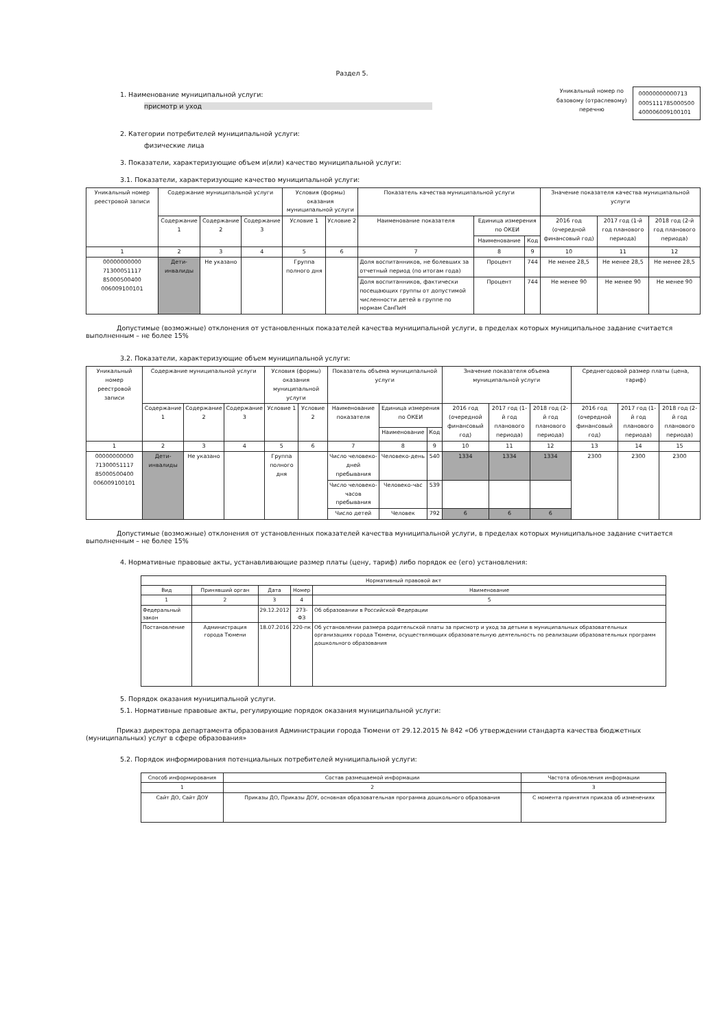Раздел 5.
1. Наименование муниципальной услуги:
присмотр и уход
Уникальный номер по
базовому (отраслевому)
перечню
00000000000713
0005111785000500
400006009100101
2. Категории потребителей муниципальной услуги:
физические лица
3. Показатели, характеризующие объем и(или) качество муниципальной услуги:
3.1. Показатели, характеризующие качество муниципальной услуги:
| Уникальный номер реестровой записи | Содержание муниципальной услуги | | | Условия (формы) оказания муниципальной услуги | | Показатель качества муниципальной услуги | | | Значение показателя качества муниципальной услуги | | |
| --- | --- | --- | --- | --- | --- | --- | --- | --- | --- | --- | --- |
| | Содержание 1 | Содержание 2 | Содержание 3 | Условие 1 | Условие 2 | Наименование показателя | Единица измерения по ОКЕИ | | 2016 год (очередной финансовый год) | 2017 год (1-й год планового периода) | 2018 год (2-й год планового периода) |
| | | | | | | | Наименование | Код | | | |
| 1 | 2 | 3 | 4 | 5 | 6 | 7 | 8 | 9 | 10 | 11 | 12 |
| 00000000000 71300051117 85000500400 006009100101 | Дети-инвалиды | Не указано | | Группа полного дня | | Доля воспитанников, не болевших за отчетный период (по итогам года) | Процент | 744 | Не менее 28,5 | Не менее 28,5 | Не менее 28,5 |
| | | | | | | Доля воспитанников, фактически посещающих группы от допустимой численности детей в группе по нормам СанПиН | Процент | 744 | Не менее 90 | Не менее 90 | Не менее 90 |
Допустимые (возможные) отклонения от установленных показателей качества муниципальной услуги, в пределах которых муниципальное задание считается выполненным – не более 15%
3.2. Показатели, характеризующие объем муниципальной услуги:
| Уникальный номер реестровой записи | Содержание муниципальной услуги | | | Условия (формы) оказания муниципальной услуги | | Показатель объема муниципальной услуги | | | Значение показателя объема муниципальной услуги | | | Среднегодовой размер платы (цена, тариф) | | |
| --- | --- | --- | --- | --- | --- | --- | --- | --- | --- | --- | --- | --- | --- | --- |
| | Содержание 1 | Содержание 2 | Содержание 3 | Условие 1 | Условие 2 | Наименование показателя | Единица измерения по ОКЕИ | | 2016 год (очередной финансовый год) | 2017 год (1-й год планового периода) | 2018 год (2-й год планового периода) | 2016 год (очередной финансовый год) | 2017 год (1-й год планового периода) | 2018 год (2-й год планового периода) |
| | | | | | | | Наименование | Код | | | | | | |
| 1 | 2 | 3 | 4 | 5 | 6 | 7 | 8 | 9 | 10 | 11 | 12 | 13 | 14 | 15 |
| 00000000000 71300051117 85000500400 006009100101 | Дети-инвалиды | Не указано | | Группа полного дня | | Число человеко-дней пребывания | Человеко-день | 540 | 1334 | 1334 | 1334 | 2300 | 2300 | 2300 |
| | | | | | | Число человеко-часов пребывания | Человеко-час | 539 | | | | | | |
| | | | | | | Число детей | Человек | 792 | 6 | 6 | 6 | | | |
Допустимые (возможные) отклонения от установленных показателей качества муниципальной услуги, в пределах которых муниципальное задание считается выполненным – не более 15%
4. Нормативные правовые акты, устанавливающие размер платы (цену, тариф) либо порядок ее (его) установления:
| Нормативный правовой акт | | | | |
| --- | --- | --- | --- | --- |
| Вид | Принявший орган | Дата | Номер | Наименование |
| 1 | 2 | 3 | 4 | 5 |
| Федеральный закон | | 29.12.2012 | 273-ФЗ | Об образовании в Российской Федерации |
| Постановление | Администрация города Тюмени | 18.07.2016 | 220-пк | Об установлении размера родительской платы за присмотр и уход за детьми в муниципальных образовательных организациях города Тюмени, осуществляющих образовательную деятельность по реализации образовательных программ дошкольного образования |
5. Порядок оказания муниципальной услуги.
5.1. Нормативные правовые акты, регулирующие порядок оказания муниципальной услуги:
Приказ директора департамента образования Администрации города Тюмени от 29.12.2015 № 842 «Об утверждении стандарта качества бюджетных (муниципальных) услуг в сфере образования»
5.2. Порядок информирования потенциальных потребителей муниципальной услуги:
| Способ информирования | Состав размещаемой информации | Частота обновления информации |
| --- | --- | --- |
| 1 | 2 | 3 |
| Сайт ДО, Сайт ДОУ | Приказы ДО, Приказы ДОУ, основная образовательная программа дошкольного образования | С момента принятия приказа об изменениях |